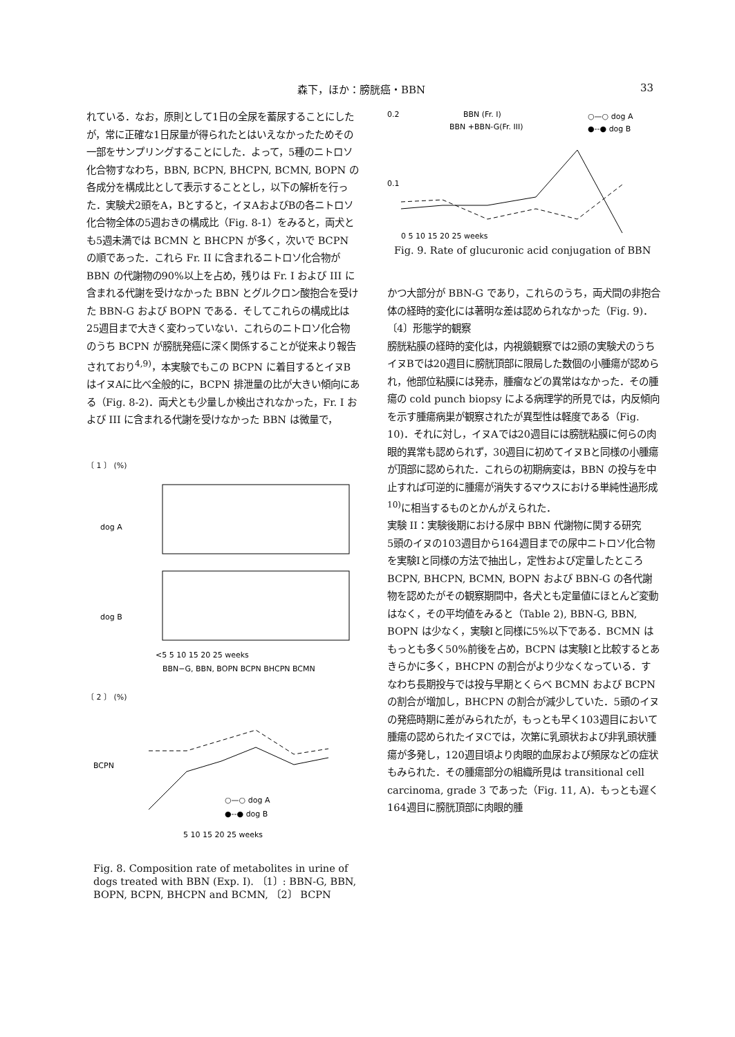森下，ほか：膀胱癌・BBN 33
れている．なお，原則として1日の全尿を蓄尿することにしたが，常に正確な1日尿量が得られたとはいえなかったためその一部をサンプリングすることにした．よって，5種のニトロソ化合物すなわち，BBN, BCPN, BHCPN, BCMN, BOPN の各成分を構成比として表示することとし，以下の解析を行った．実験犬2頭をA，Bとすると，イヌAおよびBの各ニトロソ化合物全体の5週おきの構成比（Fig. 8-1）をみると，両犬とも5週未満では BCMN と BHCPN が多く，次いで BCPN の順であった．これら Fr. II に含まれるニトロソ化合物が BBN の代謝物の90%以上を占め，残りは Fr. I および III に含まれる代謝を受けなかった BBN とグルクロン酸抱合を受けた BBN-G および BOPN である．そしてこれらの構成比は25週目まで大きく変わっていない．これらのニトロソ化合物のうち BCPN が膀胱発癌に深く関係することが従来より報告されており<sup>4,9)</sup>，本実験でもこの BCPN に着目するとイヌBはイヌAに比べ全般的に，BCPN 排泄量の比が大きい傾向にある（Fig. 8-2)．両犬とも少量しか検出されなかった，Fr. I および III に含まれる代謝を受けなかった BBN は微量で，
〔 1 〕 (%)
dog A
dog B
<5 5 10 15 20 25 weeks
BBN−G, BBN, BOPN BCPN BHCPN BCMN
〔 2 〕 (%)
BCPN
○—○ dog A
●--● dog B
5 10 15 20 25 weeks
Fig. 8. Composition rate of metabolites in urine of dogs treated with BBN (Exp. I). 〔1〕: BBN-G, BBN, BOPN, BCPN, BHCPN and BCMN, 〔2〕 BCPN
0.2
0.1
BBN (Fr. I)
BBN +BBN-G(Fr. III)
○—○ dog A
●--● dog B
0 5 10 15 20 25 weeks
Fig. 9. Rate of glucuronic acid conjugation of BBN
かつ大部分が BBN-G であり，これらのうち，両犬間の非抱合体の経時的変化には著明な差は認められなかった（Fig. 9)．
〔4〕形態学的観察
膀胱粘膜の経時的変化は，内視鏡観察では2頭の実験犬のうちイヌBでは20週目に膀胱頂部に限局した数個の小腫瘍が認められ，他部位粘膜には発赤，腫瘤などの異常はなかった．その腫瘍の cold punch biopsy による病理学的所見では，内反傾向を示す腫瘍病巣が観察されたが異型性は軽度である（Fig. 10)．それに対し，イヌAでは20週目には膀胱粘膜に何らの肉眼的異常も認められず，30週目に初めてイヌBと同様の小腫瘍が頂部に認められた．これらの初期病変は，BBN の投与を中止すれば可逆的に腫瘍が消失するマウスにおける単純性過形成<sup>10)</sup>に相当するものとかんがえられた．
実験 II：実験後期における尿中 BBN 代謝物に関する研究
5頭のイヌの103週目から164週目までの尿中ニトロソ化合物を実験Iと同様の方法で抽出し，定性および定量したところ BCPN, BHCPN, BCMN, BOPN および BBN-G の各代謝物を認めたがその観察期間中，各犬とも定量値にほとんど変動はなく，その平均値をみると（Table 2), BBN-G, BBN, BOPN は少なく，実験Iと同様に5%以下である．BCMN はもっとも多く50%前後を占め，BCPN は実験Iと比較するとあきらかに多く，BHCPN の割合がより少なくなっている．すなわち長期投与では投与早期とくらべ BCMN および BCPN の割合が増加し，BHCPN の割合が減少していた．5頭のイヌの発癌時期に差がみられたが，もっとも早く103週目において腫瘍の認められたイヌCでは，次第に乳頭状および非乳頭状腫瘍が多発し，120週目頃より肉眼的血尿および頻尿などの症状もみられた．その腫瘍部分の組織所見は transitional cell carcinoma, grade 3 であった（Fig. 11, A)．もっとも遅く164週目に膀胱頂部に肉眼的腫